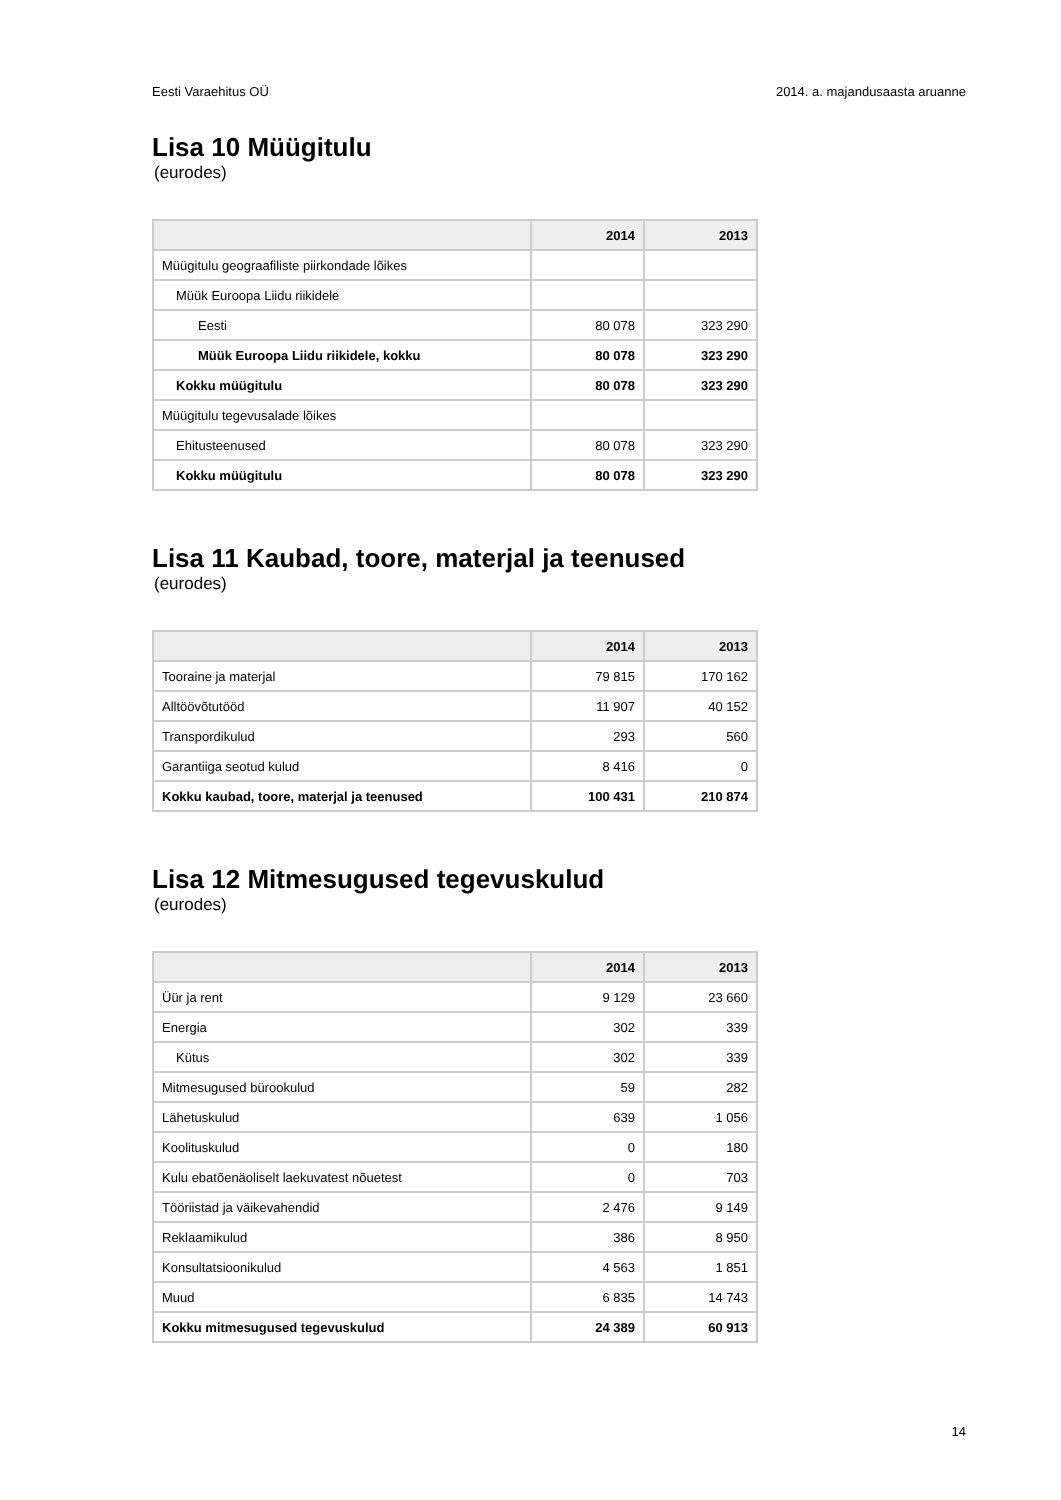Eesti Varaehitus OÜ 2014. a. majandusaasta aruanne
Lisa 10 Müügitulu
(eurodes)
| | 2014 | 2013 |
| --- | --- | --- |
| Müügitulu geograafiliste piirkondade lõikes | | |
| Müük Euroopa Liidu riikidele | | |
| Eesti | 80 078 | 323 290 |
| Müük Euroopa Liidu riikidele, kokku | 80 078 | 323 290 |
| Kokku müügitulu | 80 078 | 323 290 |
| Müügitulu tegevusalade lõikes | | |
| Ehitusteenused | 80 078 | 323 290 |
| Kokku müügitulu | 80 078 | 323 290 |
Lisa 11 Kaubad, toore, materjal ja teenused
(eurodes)
| | 2014 | 2013 |
| --- | --- | --- |
| Tooraine ja materjal | 79 815 | 170 162 |
| Alltöövõtutööd | 11 907 | 40 152 |
| Transpordikulud | 293 | 560 |
| Garantiiga seotud kulud | 8 416 | 0 |
| Kokku kaubad, toore, materjal ja teenused | 100 431 | 210 874 |
Lisa 12 Mitmesugused tegevuskulud
(eurodes)
| | 2014 | 2013 |
| --- | --- | --- |
| Üür ja rent | 9 129 | 23 660 |
| Energia | 302 | 339 |
| Kütus | 302 | 339 |
| Mitmesugused bürookulud | 59 | 282 |
| Lähetuskulud | 639 | 1 056 |
| Koolituskulud | 0 | 180 |
| Kulu ebatõenäoliselt laekuvatest nõuetest | 0 | 703 |
| Tööriistad ja väikevahendid | 2 476 | 9 149 |
| Reklaamikulud | 386 | 8 950 |
| Konsultatsioonikulud | 4 563 | 1 851 |
| Muud | 6 835 | 14 743 |
| Kokku mitmesugused tegevuskulud | 24 389 | 60 913 |
14